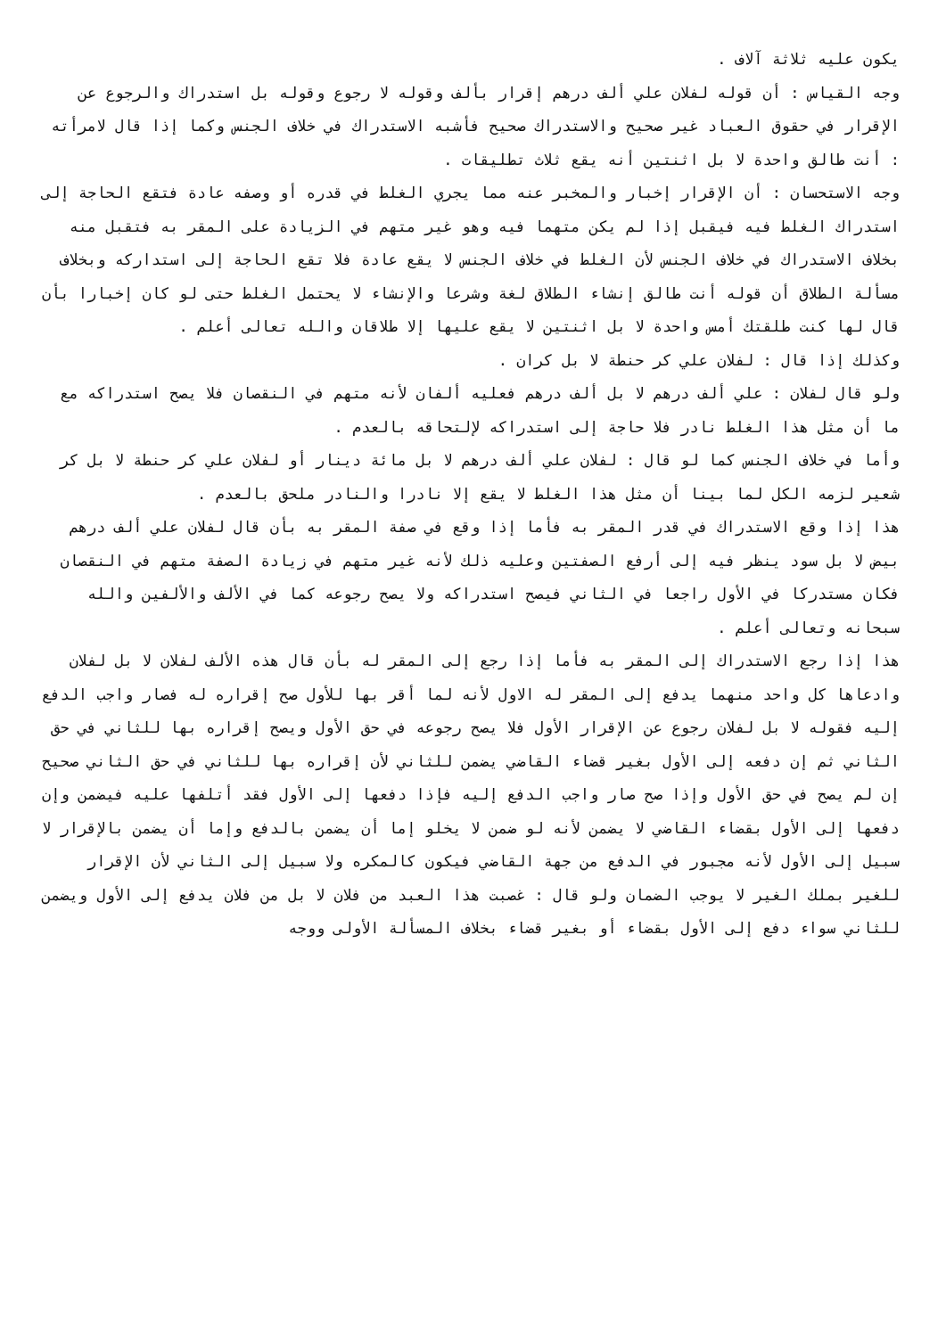يكون عليه ثلاثة آلاف .
وجه القياس : أن قوله لفلان علي ألف درهم إقرار بألف وقوله لا رجوع وقوله بل استدراك والرجوع عن الإقرار في حقوق العباد غير صحيح والاستدراك صحيح فأشبه الاستدراك في خلاف الجنس وكما إذا قال لامرأته : أنت طالق واحدة لا بل اثنتين أنه يقع ثلاث تطليقات .
وجه الاستحسان : أن الإقرار إخبار والمخبر عنه مما يجري الغلط في قدره أو وصفه عادة فتقع الحاجة إلى استدراك الغلط فيه فيقبل إذا لم يكن متهما فيه وهو غير متهم في الزيادة على المقر به فتقبل منه بخلاف الاستدراك في خلاف الجنس لأن الغلط في خلاف الجنس لا يقع عادة فلا تقع الحاجة إلى استداركه وبخلاف مسألة الطلاق أن قوله أنت طالق إنشاء الطلاق لغة وشرعا والإنشاء لا يحتمل الغلط حتى لو كان إخبارا بأن قال لها كنت طلقتك أمس واحدة لا بل اثنتين لا يقع عليها إلا طلاقان والله تعالى أعلم .
وكذلك إذا قال : لفلان علي كر حنطة لا بل كران .
ولو قال لفلان : علي ألف درهم لا بل ألف درهم فعليه ألفان لأنه متهم في النقصان فلا يصح استدراكه مع ما أن مثل هذا الغلط نادر فلا حاجة إلى استدراكه لإلتحاقه بالعدم .
وأما في خلاف الجنس كما لو قال : لفلان علي ألف درهم لا بل مائة دينار أو لفلان علي كر حنطة لا بل كر شعير لزمه الكل لما بينا أن مثل هذا الغلط لا يقع إلا نادرا والنادر ملحق بالعدم .
هذا إذا وقع الاستدراك في قدر المقر به فأما إذا وقع في صفة المقر به بأن قال لفلان علي ألف درهم بيض لا بل سود ينظر فيه إلى أرفع الصفتين وعليه ذلك لأنه غير متهم في زيادة الصفة متهم في النقصان فكان مستدركا في الأول راجعا في الثاني فيصح استدراكه ولا يصح رجوعه كما في الألف والألفين والله سبحانه وتعالى أعلم .
هذا إذا رجع الاستدراك إلى المقر به فأما إذا رجع إلى المقر له بأن قال هذه الألف لفلان لا بل لفلان وادعاها كل واحد منهما يدفع إلى المقر له الاول لأنه لما أقر بها للأول صح إقراره له فصار واجب الدفع إليه فقوله لا بل لفلان رجوع عن الإقرار الأول فلا يصح رجوعه في حق الأول ويصح إقراره بها للثاني في حق الثاني ثم إن دفعه إلى الأول بغير قضاء القاضي يضمن للثاني لأن إقراره بها للثاني في حق الثاني صحيح إن لم يصح في حق الأول وإذا صح صار واجب الدفع إليه فإذا دفعها إلى الأول فقد أتلفها عليه فيضمن وإن دفعها إلى الأول بقضاء القاضي لا يضمن لأنه لو ضمن لا يخلو إما أن يضمن بالدفع وإما أن يضمن بالإقرار لا سبيل إلى الأول لأنه مجبور في الدفع من جهة القاضي فيكون كالمكره ولا سبيل إلى الثاني لأن الإقرار للغير بملك الغير لا يوجب الضمان ولو قال : غصبت هذا العبد من فلان لا بل من فلان يدفع إلى الأول ويضمن للثاني سواء دفع إلى الأول بقضاء أو بغير قضاء بخلاف المسألة الأولى ووجه